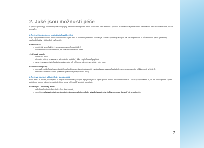2. Jaké jsou možnosti péče
V první kapitole byly vysvětleny základní pojmy paliativní a hospicové péče. V této se k nim vracíme z pohledu praktického a představíme informace o dalších možnostech péče o umírající.
■ Péče mimo domov v pobytových zařízeních
Když z jakýchkoliv důvodů nelze nemocnému zajistit péči v domácím prostředí, nebo když si rodina potřebuje alespoň na čas odpočinout, je v ČR možné využít tyto formy nepřetržité péče v lůžkových zařízeních.
• Nemocnice
– nepřetržitá akutní péče hrazená ze zdravotního pojištění,
– rodina nemocného navštěvuje jen v čase návštěvních hodin.
• Lůžkový hospic
– nepřetržitá péče,
– zdravotní péče je hrazena ze zdravotního pojištění, dále se platí denní poplatek,
– pacient má samostatný pokoj a rodina může být přítomna kdykoliv, zpravidla i přes noc.
• Odlehčovací pobyt
– pobytová sociální služba poskytující nepřetržitou nezdravotnickou péči, která dočasně zastoupí pečujícím na omezenou dobu v řádech dnů až týdnů,
– platba ze sociálních dávek (hrazeno zpravidla z příspěvku na péči).
■ Péče za pomoci odborníků v domácnosti
Péče doma je možná jen když na ni mají blízcí dostatek fyzických a psychických sil a pečující se mohou mezi sebou střídat. Dalším předpokladem je, že se rodině podaří zajistit potřebnou pomoc odborných služeb, které se na péči podílí a rodině pomáhají.
• Ošetřující / praktický lékař
– v návštěvních hodinách dochází do domácnosti,
– kromě toho předepisuje inkontinenční a kompenzační pomůcky a také předepisuje služby agentury domácí zdravotní péče.
7